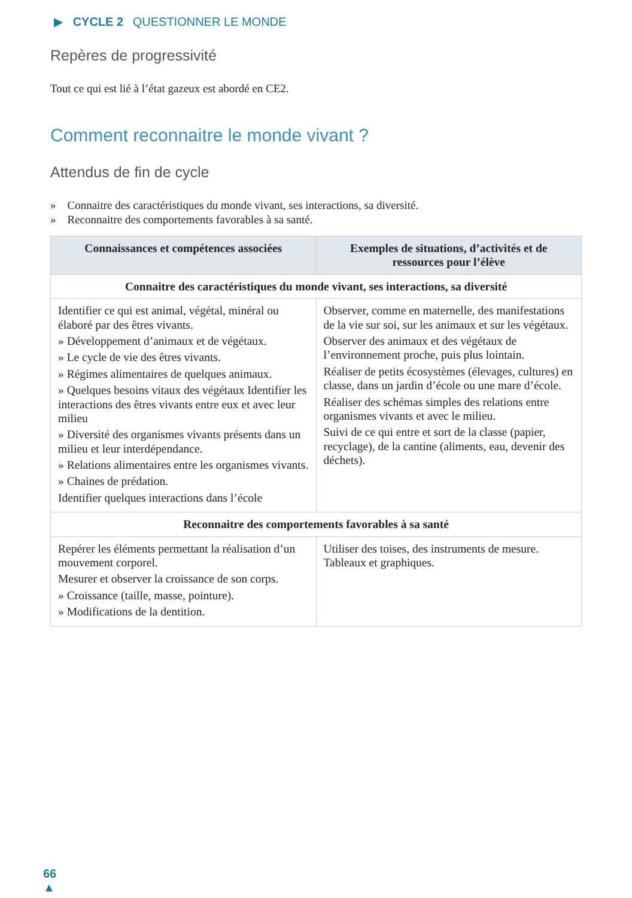▶ CYCLE 2 QUESTIONNER LE MONDE
Repères de progressivité
Tout ce qui est lié à l’état gazeux est abordé en CE2.
Comment reconnaitre le monde vivant ?
Attendus de fin de cycle
» Connaitre des caractéristiques du monde vivant, ses interactions, sa diversité.
» Reconnaitre des comportements favorables à sa santé.
| Connaissances et compétences associées | Exemples de situations, d’activités et de ressources pour l’élève |
| --- | --- |
| Connaitre des caractéristiques du monde vivant, ses interactions, sa diversité | |
| Identifier ce qui est animal, végétal, minéral ou élaboré par des êtres vivants. » Développement d’animaux et de végétaux. » Le cycle de vie des êtres vivants. » Régimes alimentaires de quelques animaux. » Quelques besoins vitaux des végétaux Identifier les interactions des êtres vivants entre eux et avec leur milieu » Diversité des organismes vivants présents dans un milieu et leur interdépendance. » Relations alimentaires entre les organismes vivants. » Chaines de prédation. Identifier quelques interactions dans l’école | Observer, comme en maternelle, des manifestations de la vie sur soi, sur les animaux et sur les végétaux. Observer des animaux et des végétaux de l’environnement proche, puis plus lointain. Réaliser de petits écosystèmes (élevages, cultures) en classe, dans un jardin d’école ou une mare d’école. Réaliser des schémas simples des relations entre organismes vivants et avec le milieu. Suivi de ce qui entre et sort de la classe (papier, recyclage), de la cantine (aliments, eau, devenir des déchets). |
| Reconnaitre des comportements favorables à sa santé | |
| Repérer les éléments permettant la réalisation d’un mouvement corporel. Mesurer et observer la croissance de son corps. » Croissance (taille, masse, pointure). » Modifications de la dentition. | Utiliser des toises, des instruments de mesure. Tableaux et graphiques. |
66
▲